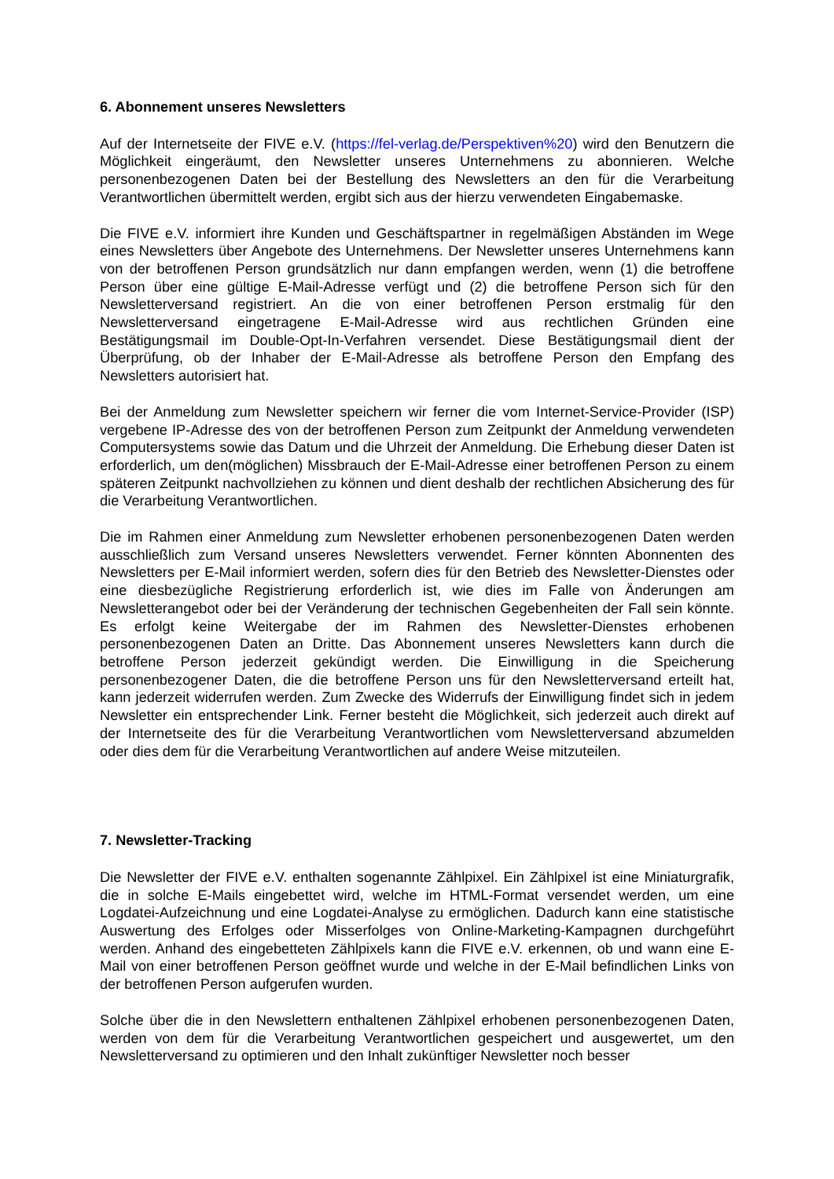6. Abonnement unseres Newsletters
Auf der Internetseite der FIVE e.V. (https://fel-verlag.de/Perspektiven%20) wird den Benutzern die Möglichkeit eingeräumt, den Newsletter unseres Unternehmens zu abonnieren. Welche personenbezogenen Daten bei der Bestellung des Newsletters an den für die Verarbeitung Verantwortlichen übermittelt werden, ergibt sich aus der hierzu verwendeten Eingabemaske.
Die FIVE e.V. informiert ihre Kunden und Geschäftspartner in regelmäßigen Abständen im Wege eines Newsletters über Angebote des Unternehmens. Der Newsletter unseres Unternehmens kann von der betroffenen Person grundsätzlich nur dann empfangen werden, wenn (1) die betroffene Person über eine gültige E-Mail-Adresse verfügt und (2) die betroffene Person sich für den Newsletterversand registriert. An die von einer betroffenen Person erstmalig für den Newsletterversand eingetragene E-Mail-Adresse wird aus rechtlichen Gründen eine Bestätigungsmail im Double-Opt-In-Verfahren versendet. Diese Bestätigungsmail dient der Überprüfung, ob der Inhaber der E-Mail-Adresse als betroffene Person den Empfang des Newsletters autorisiert hat.
Bei der Anmeldung zum Newsletter speichern wir ferner die vom Internet-Service-Provider (ISP) vergebene IP-Adresse des von der betroffenen Person zum Zeitpunkt der Anmeldung verwendeten Computersystems sowie das Datum und die Uhrzeit der Anmeldung. Die Erhebung dieser Daten ist erforderlich, um den(möglichen) Missbrauch der E-Mail-Adresse einer betroffenen Person zu einem späteren Zeitpunkt nachvollziehen zu können und dient deshalb der rechtlichen Absicherung des für die Verarbeitung Verantwortlichen.
Die im Rahmen einer Anmeldung zum Newsletter erhobenen personenbezogenen Daten werden ausschließlich zum Versand unseres Newsletters verwendet. Ferner könnten Abonnenten des Newsletters per E-Mail informiert werden, sofern dies für den Betrieb des Newsletter-Dienstes oder eine diesbezügliche Registrierung erforderlich ist, wie dies im Falle von Änderungen am Newsletterangebot oder bei der Veränderung der technischen Gegebenheiten der Fall sein könnte. Es erfolgt keine Weitergabe der im Rahmen des Newsletter-Dienstes erhobenen personenbezogenen Daten an Dritte. Das Abonnement unseres Newsletters kann durch die betroffene Person jederzeit gekündigt werden. Die Einwilligung in die Speicherung personenbezogener Daten, die die betroffene Person uns für den Newsletterversand erteilt hat, kann jederzeit widerrufen werden. Zum Zwecke des Widerrufs der Einwilligung findet sich in jedem Newsletter ein entsprechender Link. Ferner besteht die Möglichkeit, sich jederzeit auch direkt auf der Internetseite des für die Verarbeitung Verantwortlichen vom Newsletterversand abzumelden oder dies dem für die Verarbeitung Verantwortlichen auf andere Weise mitzuteilen.
7. Newsletter-Tracking
Die Newsletter der FIVE e.V. enthalten sogenannte Zählpixel. Ein Zählpixel ist eine Miniaturgrafik, die in solche E-Mails eingebettet wird, welche im HTML-Format versendet werden, um eine Logdatei-Aufzeichnung und eine Logdatei-Analyse zu ermöglichen. Dadurch kann eine statistische Auswertung des Erfolges oder Misserfolges von Online-Marketing-Kampagnen durchgeführt werden. Anhand des eingebetteten Zählpixels kann die FIVE e.V. erkennen, ob und wann eine E-Mail von einer betroffenen Person geöffnet wurde und welche in der E-Mail befindlichen Links von der betroffenen Person aufgerufen wurden.
Solche über die in den Newslettern enthaltenen Zählpixel erhobenen personenbezogenen Daten, werden von dem für die Verarbeitung Verantwortlichen gespeichert und ausgewertet, um den Newsletterversand zu optimieren und den Inhalt zukünftiger Newsletter noch besser